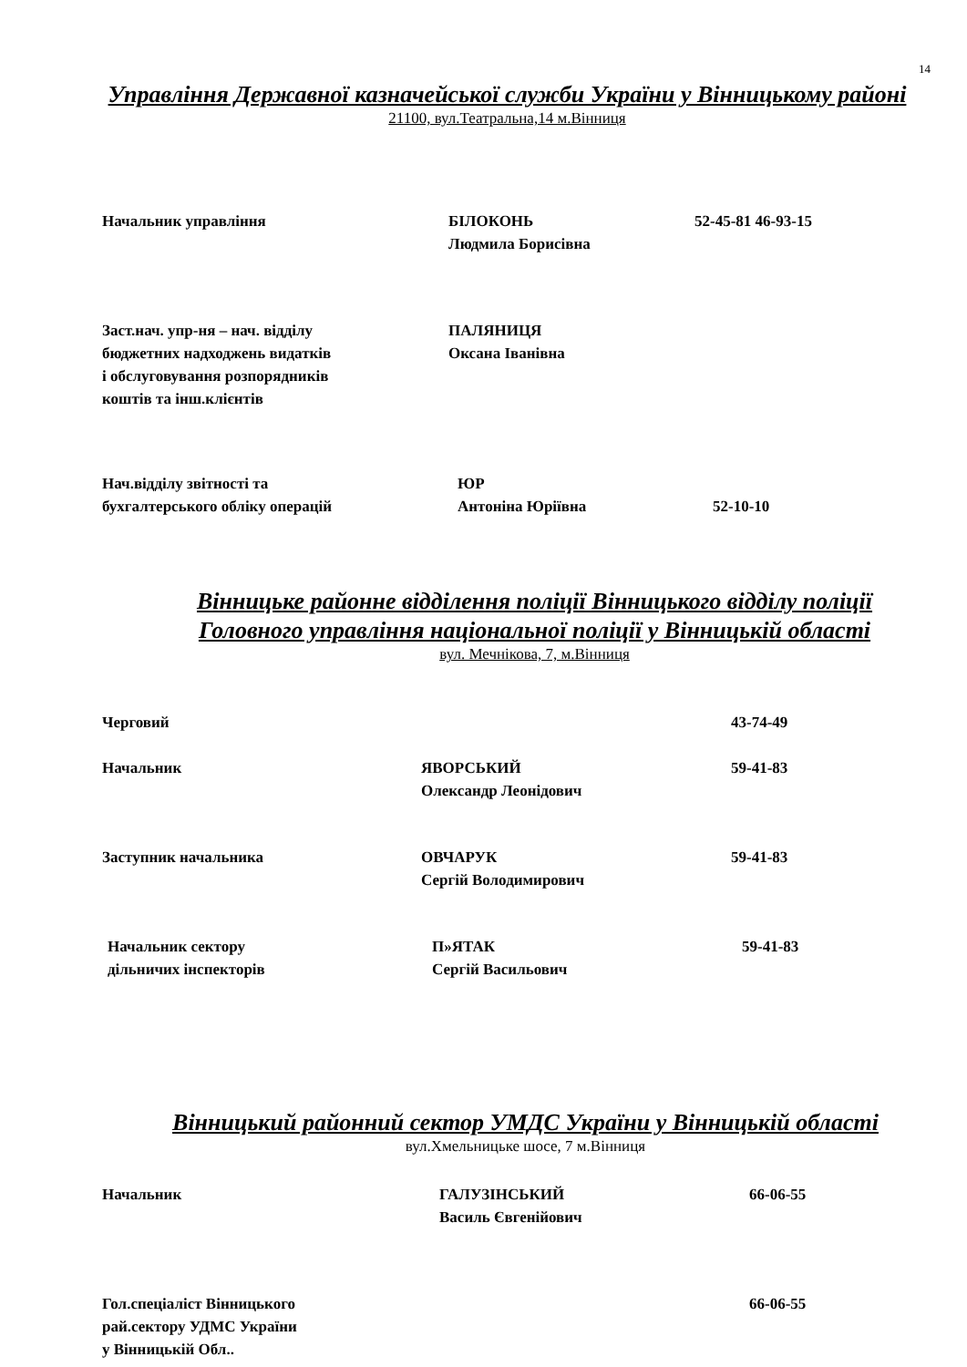14
Управління Державної казначейської служби України у Вінницькому районі
21100, вул.Театральна,14 м.Вінниця
Начальник управління
БІЛОКОНЬ Людмила Борисівна
52-45-81 46-93-15
Заст.нач. упр-ня – нач. відділу бюджетних надходжень видатків і обслуговування розпорядників коштів та інш.клієнтів
ПАЛЯНИЦЯ Оксана Іванівна
Нач.відділу звітності та бухгалтерського обліку операцій
ЮР Антоніна Юріївна
52-10-10
Вінницьке районне відділення поліції Вінницького відділу поліції Головного управління національної поліції у Вінницькій області
вул. Мечнікова, 7, м.Вінниця
Черговий
43-74-49
Начальник
ЯВОРСЬКИЙ Олександр Леонідович
59-41-83
Заступник начальника
ОВЧАРУК Сергій Володимирович
59-41-83
Начальник сектору дільничих інспекторів
П»ЯТАК Сергій Васильович
59-41-83
Вінницький районний сектор УМДС України у Вінницькій області
вул.Хмельницьке шосе, 7 м.Вінниця
Начальник
ГАЛУЗІНСЬКИЙ Василь Євгенійович
66-06-55
Гол.спеціаліст Вінницького рай.сектору УДМС України у Вінницькій Обл..
66-06-55